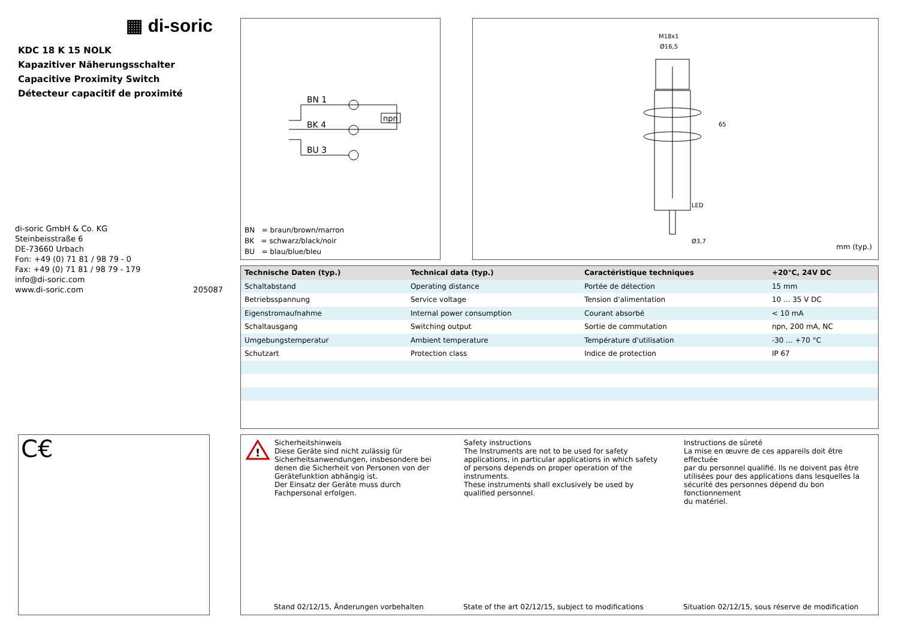▦ di-soric
KDC 18 K 15 NOLK
Kapazitiver Näherungsschalter
Capacitive Proximity Switch
Détecteur capacitif de proximité
di-soric GmbH & Co. KG
Steinbeisstraße 6
DE-73660 Urbach
Fon: +49 (0) 71 81 / 98 79 - 0
Fax: +49 (0) 71 81 / 98 79 - 179
info@di-soric.com
www.di-soric.com 205087
C€
BN 1
BK 4
BU 3
npn
BN = braun/brown/marron
BK = schwarz/black/noir
BU = blau/blue/bleu
M18x1
Ø16,5
65
LED
Ø3,7
mm (typ.)
| Technische Daten (typ.) | Technical data (typ.) | Caractéristique techniques | +20°C, 24V DC |
| --- | --- | --- | --- |
| Schaltabstand | Operating distance | Portée de détection | 15 mm |
| Betriebsspannung | Service voltage | Tension d'alimentation | 10 ... 35 V DC |
| Eigenstromaufnahme | Internal power consumption | Courant absorbé | < 10 mA |
| Schaltausgang | Switching output | Sortie de commutation | npn, 200 mA, NC |
| Umgebungstemperatur | Ambient temperature | Température d'utilisation | -30 ... +70 °C |
| Schutzart | Protection class | Indice de protection | IP 67 |
!
Sicherheitshinweis
Diese Geräte sind nicht zulässig für
Sicherheitsanwendungen, insbesondere bei
denen die Sicherheit von Personen von der
Gerätefunktion abhängig ist.
Der Einsatz der Geräte muss durch
Fachpersonal erfolgen.
Safety instructions
The Instruments are not to be used for safety
applications, in particular applications in which safety
of persons depends on proper operation of the
instruments.
These instruments shall exclusively be used by
qualified personnel.
Instructions de sûreté
La mise en œuvre de ces appareils doit être effectuée
par du personnel qualifié. Ils ne doivent pas être
utilisées pour des applications dans lesquelles la
sécurité des personnes dépend du bon fonctionnement
du matériel.
Stand 02/12/15, Änderungen vorbehalten
State of the art 02/12/15, subject to modifications
Situation 02/12/15, sous réserve de modification